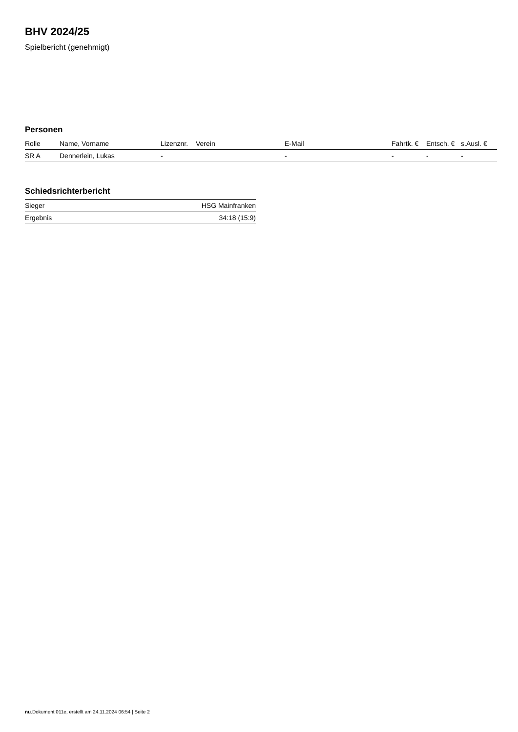BHV 2024/25
Spielbericht (genehmigt)
Personen
| Rolle | Name, Vorname | Lizenznr. | Verein | E-Mail | Fahrtk. € | Entsch. € | s.Ausl. € |
| --- | --- | --- | --- | --- | --- | --- | --- |
| SR A | Dennerlein, Lukas | - | | - | - | - | - |
Schiedsrichterbericht
| Sieger | HSG Mainfranken |
| Ergebnis | 34:18 (15:9) |
nu.Dokument 011e, erstellt am 24.11.2024 06:54 | Seite 2